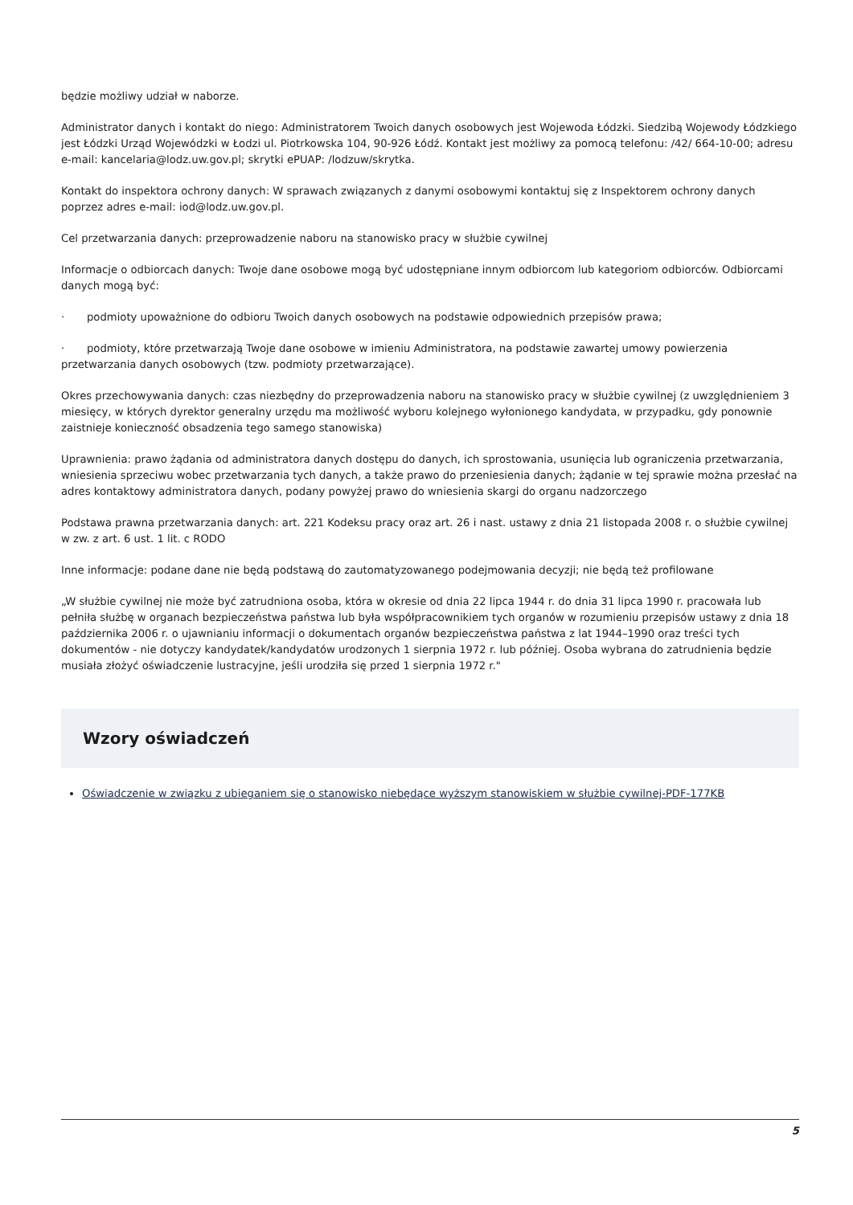będzie możliwy udział w naborze.
Administrator danych i kontakt do niego: Administratorem Twoich danych osobowych jest Wojewoda Łódzki. Siedzibą Wojewody Łódzkiego jest Łódzki Urząd Wojewódzki w Łodzi ul. Piotrkowska 104, 90-926 Łódź. Kontakt jest możliwy za pomocą telefonu: /42/ 664-10-00; adresu e-mail: kancelaria@lodz.uw.gov.pl; skrytki ePUAP: /lodzuw/skrytka.
Kontakt do inspektora ochrony danych: W sprawach związanych z danymi osobowymi kontaktuj się z Inspektorem ochrony danych poprzez adres e-mail: iod@lodz.uw.gov.pl.
Cel przetwarzania danych: przeprowadzenie naboru na stanowisko pracy w służbie cywilnej
Informacje o odbiorcach danych: Twoje dane osobowe mogą być udostępniane innym odbiorcom lub kategoriom odbiorców. Odbiorcami danych mogą być:
· podmioty upoważnione do odbioru Twoich danych osobowych na podstawie odpowiednich przepisów prawa;
· podmioty, które przetwarzają Twoje dane osobowe w imieniu Administratora, na podstawie zawartej umowy powierzenia przetwarzania danych osobowych (tzw. podmioty przetwarzające).
Okres przechowywania danych: czas niezbędny do przeprowadzenia naboru na stanowisko pracy w służbie cywilnej (z uwzględnieniem 3 miesięcy, w których dyrektor generalny urzędu ma możliwość wyboru kolejnego wyłonionego kandydata, w przypadku, gdy ponownie zaistnieje konieczność obsadzenia tego samego stanowiska)
Uprawnienia: prawo żądania od administratora danych dostępu do danych, ich sprostowania, usunięcia lub ograniczenia przetwarzania, wniesienia sprzeciwu wobec przetwarzania tych danych, a także prawo do przeniesienia danych; żądanie w tej sprawie można przesłać na adres kontaktowy administratora danych, podany powyżej prawo do wniesienia skargi do organu nadzorczego
Podstawa prawna przetwarzania danych: art. 221 Kodeksu pracy oraz art. 26 i nast. ustawy z dnia 21 listopada 2008 r. o służbie cywilnej w zw. z art. 6 ust. 1 lit. c RODO
Inne informacje: podane dane nie będą podstawą do zautomatyzowanego podejmowania decyzji; nie będą też profilowane
„W służbie cywilnej nie może być zatrudniona osoba, która w okresie od dnia 22 lipca 1944 r. do dnia 31 lipca 1990 r. pracowała lub pełniła służbę w organach bezpieczeństwa państwa lub była współpracownikiem tych organów w rozumieniu przepisów ustawy z dnia 18 października 2006 r. o ujawnianiu informacji o dokumentach organów bezpieczeństwa państwa z lat 1944–1990 oraz treści tych dokumentów - nie dotyczy kandydatek/kandydatów urodzonych 1 sierpnia 1972 r. lub później. Osoba wybrana do zatrudnienia będzie musiała złożyć oświadczenie lustracyjne, jeśli urodziła się przed 1 sierpnia 1972 r."
Wzory oświadczeń
Oświadczenie w związku z ubieganiem się o stanowisko niebędące wyższym stanowiskiem w służbie cywilnej-PDF-177KB
5